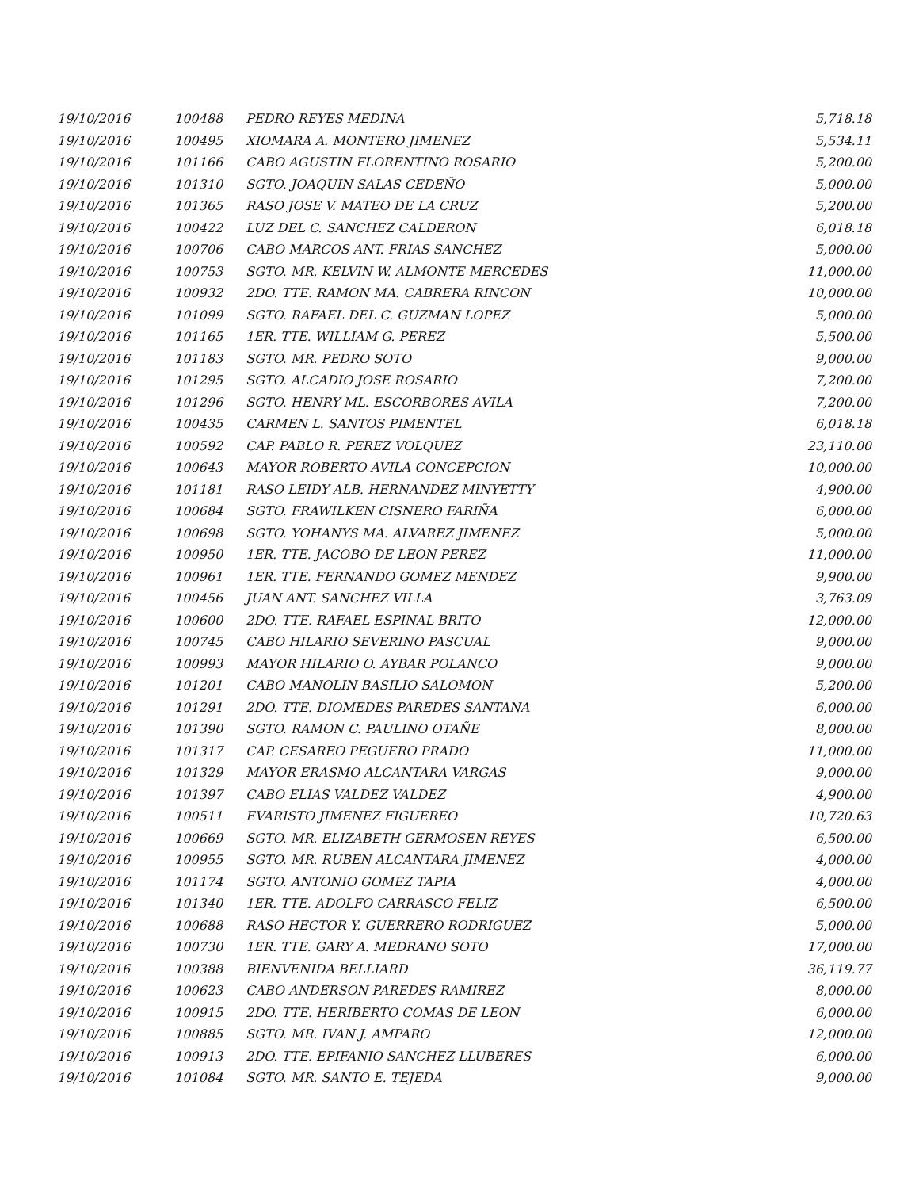| 19/10/2016 | 100488 | PEDRO REYES MEDINA | 5,718.18 |
| 19/10/2016 | 100495 | XIOMARA A. MONTERO JIMENEZ | 5,534.11 |
| 19/10/2016 | 101166 | CABO AGUSTIN FLORENTINO ROSARIO | 5,200.00 |
| 19/10/2016 | 101310 | SGTO. JOAQUIN SALAS CEDEÑO | 5,000.00 |
| 19/10/2016 | 101365 | RASO JOSE V. MATEO DE LA CRUZ | 5,200.00 |
| 19/10/2016 | 100422 | LUZ DEL C. SANCHEZ CALDERON | 6,018.18 |
| 19/10/2016 | 100706 | CABO MARCOS ANT. FRIAS SANCHEZ | 5,000.00 |
| 19/10/2016 | 100753 | SGTO. MR. KELVIN W. ALMONTE MERCEDES | 11,000.00 |
| 19/10/2016 | 100932 | 2DO. TTE. RAMON MA. CABRERA RINCON | 10,000.00 |
| 19/10/2016 | 101099 | SGTO. RAFAEL DEL C. GUZMAN LOPEZ | 5,000.00 |
| 19/10/2016 | 101165 | 1ER. TTE. WILLIAM G. PEREZ | 5,500.00 |
| 19/10/2016 | 101183 | SGTO. MR. PEDRO SOTO | 9,000.00 |
| 19/10/2016 | 101295 | SGTO. ALCADIO JOSE ROSARIO | 7,200.00 |
| 19/10/2016 | 101296 | SGTO. HENRY ML. ESCORBORES AVILA | 7,200.00 |
| 19/10/2016 | 100435 | CARMEN L. SANTOS PIMENTEL | 6,018.18 |
| 19/10/2016 | 100592 | CAP. PABLO R. PEREZ VOLQUEZ | 23,110.00 |
| 19/10/2016 | 100643 | MAYOR ROBERTO AVILA CONCEPCION | 10,000.00 |
| 19/10/2016 | 101181 | RASO LEIDY ALB. HERNANDEZ MINYETTY | 4,900.00 |
| 19/10/2016 | 100684 | SGTO. FRAWILKEN CISNERO FARIÑA | 6,000.00 |
| 19/10/2016 | 100698 | SGTO. YOHANYS MA. ALVAREZ JIMENEZ | 5,000.00 |
| 19/10/2016 | 100950 | 1ER. TTE. JACOBO DE LEON PEREZ | 11,000.00 |
| 19/10/2016 | 100961 | 1ER. TTE. FERNANDO GOMEZ MENDEZ | 9,900.00 |
| 19/10/2016 | 100456 | JUAN ANT. SANCHEZ VILLA | 3,763.09 |
| 19/10/2016 | 100600 | 2DO. TTE. RAFAEL ESPINAL BRITO | 12,000.00 |
| 19/10/2016 | 100745 | CABO HILARIO SEVERINO PASCUAL | 9,000.00 |
| 19/10/2016 | 100993 | MAYOR HILARIO O. AYBAR POLANCO | 9,000.00 |
| 19/10/2016 | 101201 | CABO MANOLIN BASILIO SALOMON | 5,200.00 |
| 19/10/2016 | 101291 | 2DO. TTE. DIOMEDES PAREDES SANTANA | 6,000.00 |
| 19/10/2016 | 101390 | SGTO. RAMON C. PAULINO OTAÑE | 8,000.00 |
| 19/10/2016 | 101317 | CAP. CESAREO PEGUERO PRADO | 11,000.00 |
| 19/10/2016 | 101329 | MAYOR ERASMO ALCANTARA VARGAS | 9,000.00 |
| 19/10/2016 | 101397 | CABO ELIAS VALDEZ VALDEZ | 4,900.00 |
| 19/10/2016 | 100511 | EVARISTO JIMENEZ FIGUEREO | 10,720.63 |
| 19/10/2016 | 100669 | SGTO. MR. ELIZABETH GERMOSEN REYES | 6,500.00 |
| 19/10/2016 | 100955 | SGTO. MR. RUBEN ALCANTARA JIMENEZ | 4,000.00 |
| 19/10/2016 | 101174 | SGTO. ANTONIO GOMEZ TAPIA | 4,000.00 |
| 19/10/2016 | 101340 | 1ER. TTE. ADOLFO CARRASCO FELIZ | 6,500.00 |
| 19/10/2016 | 100688 | RASO HECTOR Y. GUERRERO RODRIGUEZ | 5,000.00 |
| 19/10/2016 | 100730 | 1ER. TTE. GARY A. MEDRANO SOTO | 17,000.00 |
| 19/10/2016 | 100388 | BIENVENIDA BELLIARD | 36,119.77 |
| 19/10/2016 | 100623 | CABO ANDERSON PAREDES RAMIREZ | 8,000.00 |
| 19/10/2016 | 100915 | 2DO. TTE. HERIBERTO COMAS DE LEON | 6,000.00 |
| 19/10/2016 | 100885 | SGTO. MR. IVAN J. AMPARO | 12,000.00 |
| 19/10/2016 | 100913 | 2DO. TTE. EPIFANIO SANCHEZ LLUBERES | 6,000.00 |
| 19/10/2016 | 101084 | SGTO. MR. SANTO E. TEJEDA | 9,000.00 |